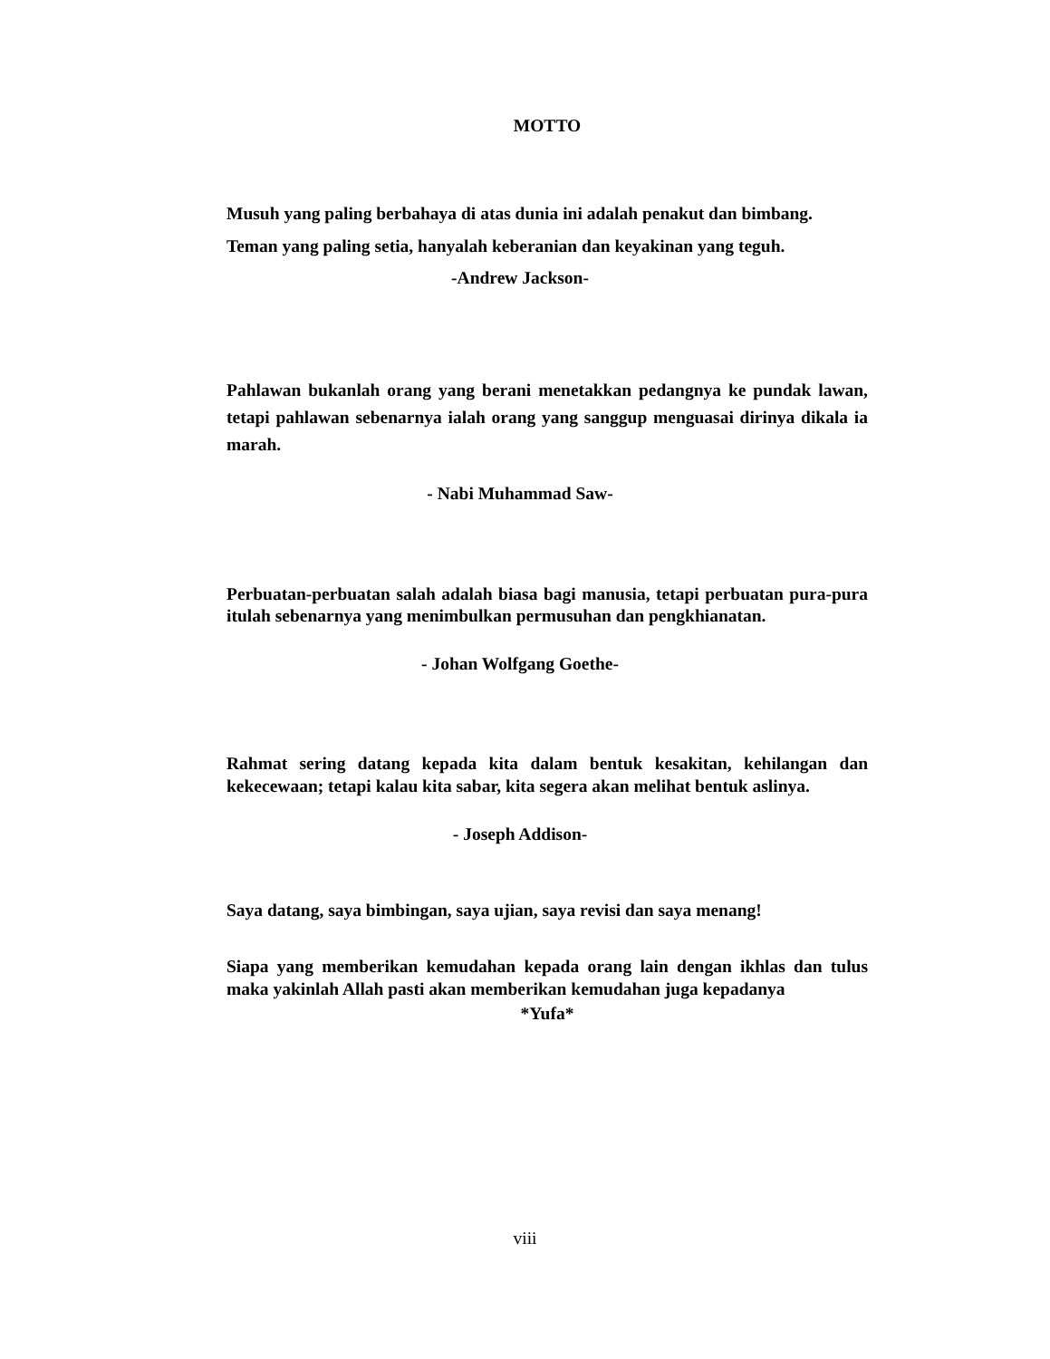MOTTO
Musuh yang paling berbahaya di atas dunia ini adalah penakut dan bimbang.
Teman yang paling setia, hanyalah keberanian dan keyakinan yang teguh.
-Andrew Jackson-
Pahlawan bukanlah orang yang berani menetakkan pedangnya ke pundak lawan, tetapi pahlawan sebenarnya ialah orang yang sanggup menguasai dirinya dikala ia marah.
- Nabi Muhammad Saw-
Perbuatan-perbuatan salah adalah biasa bagi manusia, tetapi perbuatan pura-pura itulah sebenarnya yang menimbulkan permusuhan dan pengkhianatan.
- Johan Wolfgang Goethe-
Rahmat sering datang kepada kita dalam bentuk kesakitan, kehilangan dan kekecewaan; tetapi kalau kita sabar, kita segera akan melihat bentuk aslinya.
- Joseph Addison-
Saya datang, saya bimbingan, saya ujian, saya revisi dan saya menang!
Siapa yang memberikan kemudahan kepada orang lain dengan ikhlas dan tulus maka yakinlah Allah pasti akan memberikan kemudahan juga kepadanya
*Yufa*
viii